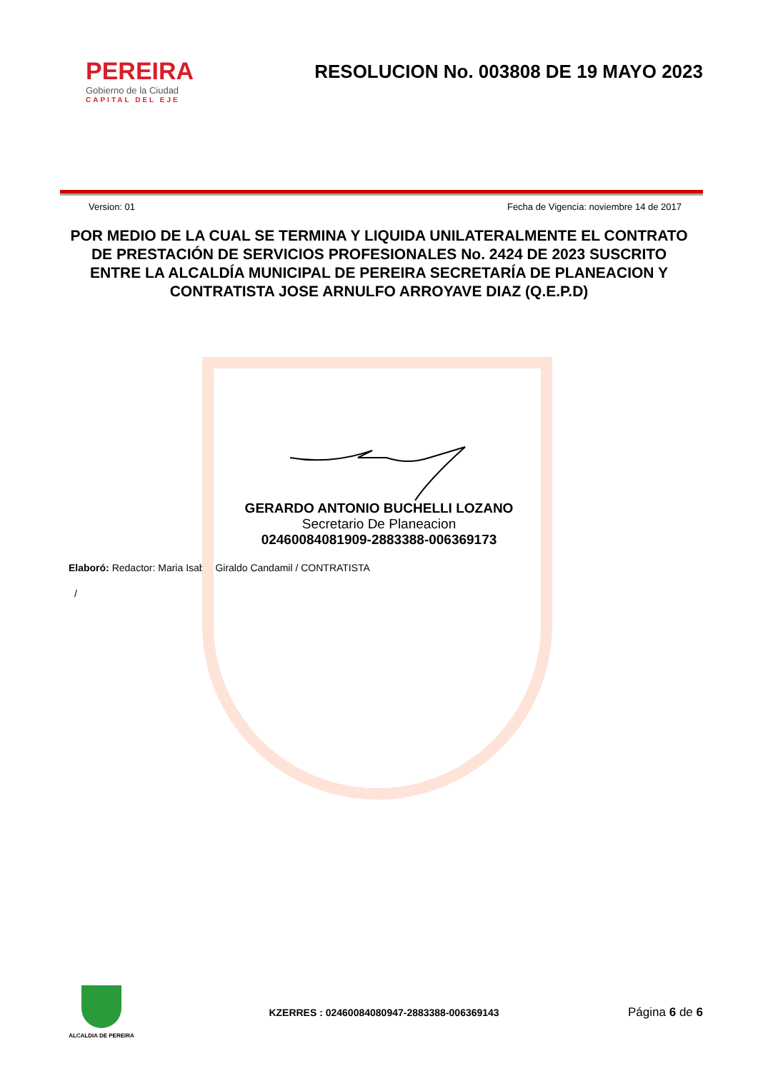PEREIRA
Gobierno de la Ciudad
CAPITAL DEL EJE
RESOLUCION No. 003808 DE 19 MAYO 2023
Version: 01 Fecha de Vigencia: noviembre 14 de 2017
POR MEDIO DE LA CUAL SE TERMINA Y LIQUIDA UNILATERALMENTE EL CONTRATO DE PRESTACIÓN DE SERVICIOS PROFESIONALES No. 2424 DE 2023 SUSCRITO ENTRE LA ALCALDÍA MUNICIPAL DE PEREIRA SECRETARÍA DE PLANEACION Y CONTRATISTA JOSE ARNULFO ARROYAVE DIAZ (Q.E.P.D)
GERARDO ANTONIO BUCHELLI LOZANO
Secretario De Planeacion
02460084081909-2883388-006369173
Elaboró: Redactor: Maria Isabel Giraldo Candamil / CONTRATISTA
/
ALCALDIA DE PEREIRA
KZERRES : 02460084080947-2883388-006369143 Página 6 de 6